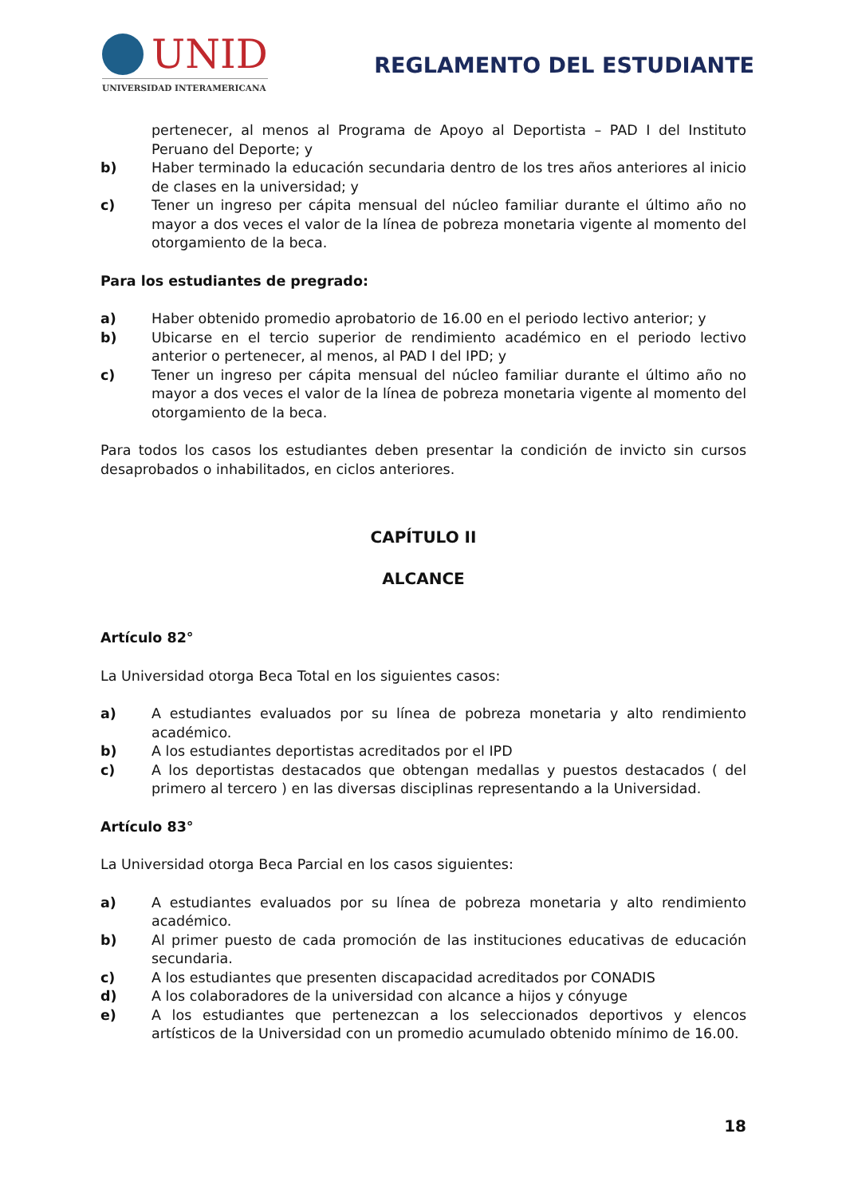UNID
UNIVERSIDAD INTERAMERICANA
REGLAMENTO DEL ESTUDIANTE
pertenecer, al menos al Programa de Apoyo al Deportista – PAD I del Instituto Peruano del Deporte; y
b) Haber terminado la educación secundaria dentro de los tres años anteriores al inicio de clases en la universidad; y
c) Tener un ingreso per cápita mensual del núcleo familiar durante el último año no mayor a dos veces el valor de la línea de pobreza monetaria vigente al momento del otorgamiento de la beca.
Para los estudiantes de pregrado:
a) Haber obtenido promedio aprobatorio de 16.00 en el periodo lectivo anterior; y
b) Ubicarse en el tercio superior de rendimiento académico en el periodo lectivo anterior o pertenecer, al menos, al PAD I del IPD; y
c) Tener un ingreso per cápita mensual del núcleo familiar durante el último año no mayor a dos veces el valor de la línea de pobreza monetaria vigente al momento del otorgamiento de la beca.
Para todos los casos los estudiantes deben presentar la condición de invicto sin cursos desaprobados o inhabilitados, en ciclos anteriores.
CAPÍTULO II
ALCANCE
Artículo 82°
La Universidad otorga Beca Total en los siguientes casos:
a) A estudiantes evaluados por su línea de pobreza monetaria y alto rendimiento académico.
b) A los estudiantes deportistas acreditados por el IPD
c) A los deportistas destacados que obtengan medallas y puestos destacados ( del primero al tercero ) en las diversas disciplinas representando a la Universidad.
Artículo 83°
La Universidad otorga Beca Parcial en los casos siguientes:
a) A estudiantes evaluados por su línea de pobreza monetaria y alto rendimiento académico.
b) Al primer puesto de cada promoción de las instituciones educativas de educación secundaria.
c) A los estudiantes que presenten discapacidad acreditados por CONADIS
d) A los colaboradores de la universidad con alcance a hijos y cónyuge
e) A los estudiantes que pertenezcan a los seleccionados deportivos y elencos artísticos de la Universidad con un promedio acumulado obtenido mínimo de 16.00.
18